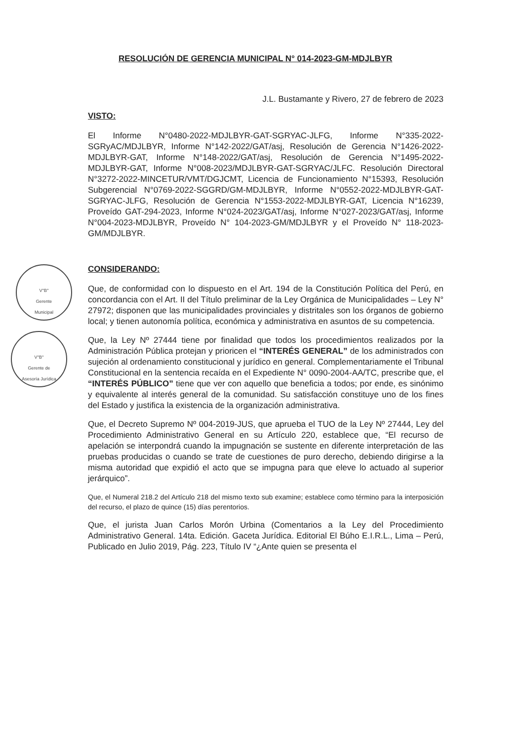RESOLUCIÓN DE GERENCIA MUNICIPAL N° 014-2023-GM-MDJLBYR
V°B°
Gerente
Municipal
V°B°
Gerente de
Asesoría Jurídica
J.L. Bustamante y Rivero, 27 de febrero de 2023
VISTO:
El Informe N°0480-2022-MDJLBYR-GAT-SGRYAC-JLFG, Informe N°335-2022-SGRyAC/MDJLBYR, Informe N°142-2022/GAT/asj, Resolución de Gerencia N°1426-2022-MDJLBYR-GAT, Informe N°148-2022/GAT/asj, Resolución de Gerencia N°1495-2022-MDJLBYR-GAT, Informe N°008-2023/MDJLBYR-GAT-SGRYAC/JLFC. Resolución Directoral N°3272-2022-MINCETUR/VMT/DGJCMT, Licencia de Funcionamiento N°15393, Resolución Subgerencial N°0769-2022-SGGRD/GM-MDJLBYR, Informe N°0552-2022-MDJLBYR-GAT-SGRYAC-JLFG, Resolución de Gerencia N°1553-2022-MDJLBYR-GAT, Licencia N°16239, Proveído GAT-294-2023, Informe N°024-2023/GAT/asj, Informe N°027-2023/GAT/asj, Informe N°004-2023-MDJLBYR, Proveído N° 104-2023-GM/MDJLBYR y el Proveído N° 118-2023-GM/MDJLBYR.
CONSIDERANDO:
Que, de conformidad con lo dispuesto en el Art. 194 de la Constitución Política del Perú, en concordancia con el Art. II del Título preliminar de la Ley Orgánica de Municipalidades – Ley N° 27972; disponen que las municipalidades provinciales y distritales son los órganos de gobierno local; y tienen autonomía política, económica y administrativa en asuntos de su competencia.
Que, la Ley Nº 27444 tiene por finalidad que todos los procedimientos realizados por la Administración Pública protejan y prioricen el “INTERÉS GENERAL” de los administrados con sujeción al ordenamiento constitucional y jurídico en general. Complementariamente el Tribunal Constitucional en la sentencia recaída en el Expediente N° 0090-2004-AA/TC, prescribe que, el “INTERÉS PÚBLICO” tiene que ver con aquello que beneficia a todos; por ende, es sinónimo y equivalente al interés general de la comunidad. Su satisfacción constituye uno de los fines del Estado y justifica la existencia de la organización administrativa.
Que, el Decreto Supremo Nº 004-2019-JUS, que aprueba el TUO de la Ley Nº 27444, Ley del Procedimiento Administrativo General en su Artículo 220, establece que, “El recurso de apelación se interpondrá cuando la impugnación se sustente en diferente interpretación de las pruebas producidas o cuando se trate de cuestiones de puro derecho, debiendo dirigirse a la misma autoridad que expidió el acto que se impugna para que eleve lo actuado al superior jerárquico”.
Que, el Numeral 218.2 del Artículo 218 del mismo texto sub examine; establece como término para la interposición del recurso, el plazo de quince (15) días perentorios.
Que, el jurista Juan Carlos Morón Urbina (Comentarios a la Ley del Procedimiento Administrativo General. 14ta. Edición. Gaceta Jurídica. Editorial El Búho E.I.R.L., Lima – Perú, Publicado en Julio 2019, Pág. 223, Título IV “¿Ante quien se presenta el